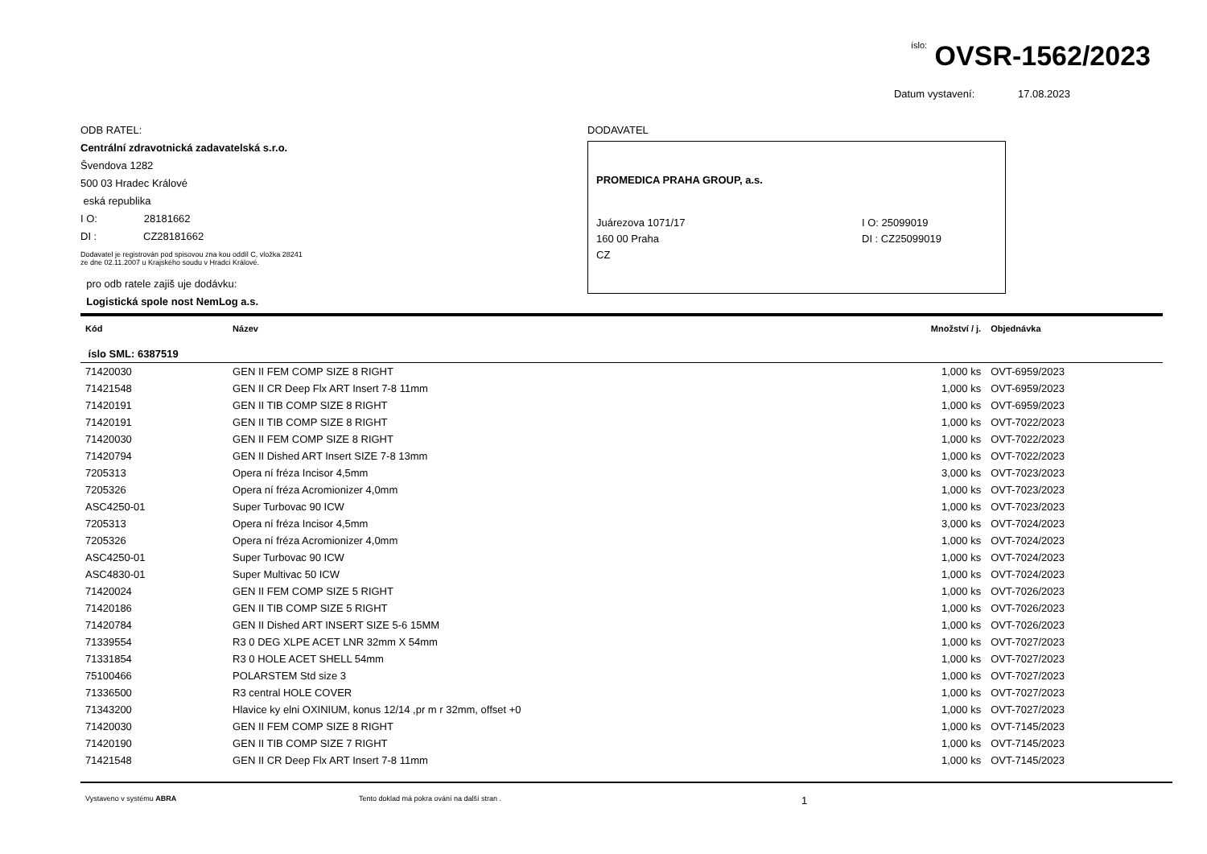íslo: OVSR-1562/2023
Datum vystavení: 17.08.2023
ODB RATEL:
Centrální zdravotnická zadavatelská s.r.o.
Švendova 1282
500 03 Hradec Králové
eská republika
I O: 28181662
DI : CZ28181662
Dodavatel je registrován pod spisovou zna kou oddíl C, vložka 28241
ze dne 02.11.2007 u Krajského soudu v Hradci Králové.
pro odb ratele zajiš uje dodávku:
Logistická spole nost NemLog a.s.
DODAVATEL
PROMEDICA PRAHA GROUP, a.s.
Juárezova 1071/17
160 00 Praha
CZ
I O: 25099019
DI : CZ25099019
| Kód | Název | Množství / j. | Objednávka |
| --- | --- | --- | --- |
| íslo SML: 6387519 | | | |
| 71420030 | GEN II FEM COMP SIZE 8 RIGHT | 1,000 ks | OVT-6959/2023 |
| 71421548 | GEN II CR Deep Flx ART Insert 7-8 11mm | 1,000 ks | OVT-6959/2023 |
| 71420191 | GEN II TIB COMP SIZE 8 RIGHT | 1,000 ks | OVT-6959/2023 |
| 71420191 | GEN II TIB COMP SIZE 8 RIGHT | 1,000 ks | OVT-7022/2023 |
| 71420030 | GEN II FEM COMP SIZE 8 RIGHT | 1,000 ks | OVT-7022/2023 |
| 71420794 | GEN II Dished ART Insert SIZE 7-8 13mm | 1,000 ks | OVT-7022/2023 |
| 7205313 | Opera ní fréza Incisor 4,5mm | 3,000 ks | OVT-7023/2023 |
| 7205326 | Opera ní fréza Acromionizer 4,0mm | 1,000 ks | OVT-7023/2023 |
| ASC4250-01 | Super Turbovac 90 ICW | 1,000 ks | OVT-7023/2023 |
| 7205313 | Opera ní fréza Incisor 4,5mm | 3,000 ks | OVT-7024/2023 |
| 7205326 | Opera ní fréza Acromionizer 4,0mm | 1,000 ks | OVT-7024/2023 |
| ASC4250-01 | Super Turbovac 90 ICW | 1,000 ks | OVT-7024/2023 |
| ASC4830-01 | Super Multivac 50 ICW | 1,000 ks | OVT-7024/2023 |
| 71420024 | GEN II FEM COMP SIZE 5 RIGHT | 1,000 ks | OVT-7026/2023 |
| 71420186 | GEN II TIB COMP SIZE 5 RIGHT | 1,000 ks | OVT-7026/2023 |
| 71420784 | GEN II Dished ART INSERT SIZE 5-6 15MM | 1,000 ks | OVT-7026/2023 |
| 71339554 | R3 0 DEG XLPE ACET LNR 32mm X 54mm | 1,000 ks | OVT-7027/2023 |
| 71331854 | R3 0 HOLE ACET SHELL 54mm | 1,000 ks | OVT-7027/2023 |
| 75100466 | POLARSTEM Std size 3 | 1,000 ks | OVT-7027/2023 |
| 71336500 | R3 central HOLE COVER | 1,000 ks | OVT-7027/2023 |
| 71343200 | Hlavice ky elni OXINIUM, konus 12/14 ,pr m r 32mm, offset +0 | 1,000 ks | OVT-7027/2023 |
| 71420030 | GEN II FEM COMP SIZE 8 RIGHT | 1,000 ks | OVT-7145/2023 |
| 71420190 | GEN II TIB COMP SIZE 7 RIGHT | 1,000 ks | OVT-7145/2023 |
| 71421548 | GEN II CR Deep Flx ART Insert 7-8 11mm | 1,000 ks | OVT-7145/2023 |
Vystaveno v systému ABRA Tento doklad má pokra ování na další stran . 1